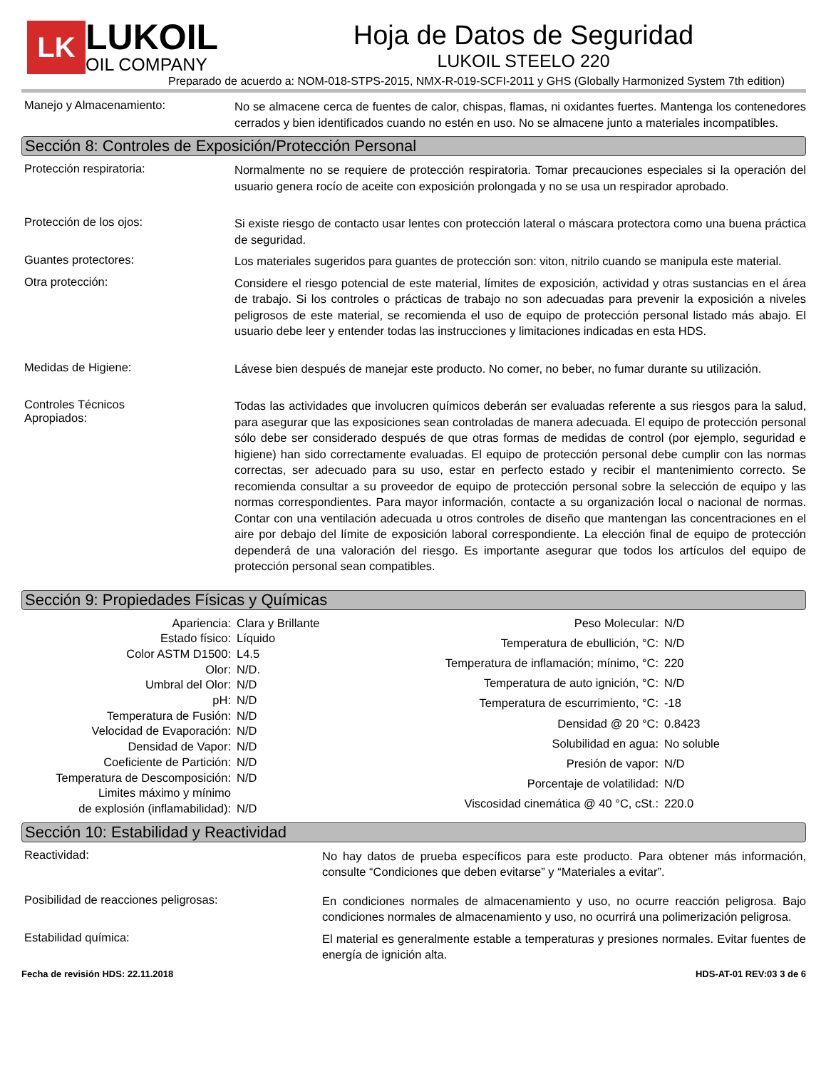LK
LUKOIL
OIL COMPANY
Hoja de Datos de Seguridad
LUKOIL STEELO 220
Preparado de acuerdo a: NOM-018-STPS-2015, NMX-R-019-SCFI-2011 y GHS (Globally Harmonized System 7th edition)
Manejo y Almacenamiento:
No se almacene cerca de fuentes de calor, chispas, flamas, ni oxidantes fuertes. Mantenga los contenedores cerrados y bien identificados cuando no estén en uso. No se almacene junto a materiales incompatibles.
Sección 8: Controles de Exposición/Protección Personal
Protección respiratoria:
Normalmente no se requiere de protección respiratoria. Tomar precauciones especiales si la operación del usuario genera rocío de aceite con exposición prolongada y no se usa un respirador aprobado.
Protección de los ojos:
Si existe riesgo de contacto usar lentes con protección lateral o máscara protectora como una buena práctica de seguridad.
Guantes protectores:
Los materiales sugeridos para guantes de protección son: viton, nitrilo cuando se manipula este material.
Otra protección:
Considere el riesgo potencial de este material, límites de exposición, actividad y otras sustancias en el área de trabajo. Si los controles o prácticas de trabajo no son adecuadas para prevenir la exposición a niveles peligrosos de este material, se recomienda el uso de equipo de protección personal listado más abajo. El usuario debe leer y entender todas las instrucciones y limitaciones indicadas en esta HDS.
Medidas de Higiene:
Lávese bien después de manejar este producto. No comer, no beber, no fumar durante su utilización.
Controles Técnicos
Apropiados:
Todas las actividades que involucren químicos deberán ser evaluadas referente a sus riesgos para la salud, para asegurar que las exposiciones sean controladas de manera adecuada. El equipo de protección personal sólo debe ser considerado después de que otras formas de medidas de control (por ejemplo, seguridad e higiene) han sido correctamente evaluadas. El equipo de protección personal debe cumplir con las normas correctas, ser adecuado para su uso, estar en perfecto estado y recibir el mantenimiento correcto. Se recomienda consultar a su proveedor de equipo de protección personal sobre la selección de equipo y las normas correspondientes. Para mayor información, contacte a su organización local o nacional de normas. Contar con una ventilación adecuada u otros controles de diseño que mantengan las concentraciones en el aire por debajo del límite de exposición laboral correspondiente. La elección final de equipo de protección dependerá de una valoración del riesgo. Es importante asegurar que todos los artículos del equipo de protección personal sean compatibles.
Sección 9: Propiedades Físicas y Químicas
| Apariencia: | Clara y Brillante |
| Estado físico: | Líquido |
| Color ASTM D1500: | L4.5 |
| Olor: | N/D. |
| Umbral del Olor: | N/D |
| pH: | N/D |
| Temperatura de Fusión: | N/D |
| Velocidad de Evaporación: | N/D |
| Densidad de Vapor: | N/D |
| Coeficiente de Partición: | N/D |
| Temperatura de Descomposición: | N/D |
| Limites máximo y mínimo de explosión (inflamabilidad): | N/D |
| Peso Molecular: | N/D |
| Temperatura de ebullición, °C: | N/D |
| Temperatura de inflamación; mínimo, °C: | 220 |
| Temperatura de auto ignición, °C: | N/D |
| Temperatura de escurrimiento, °C: | -18 |
| Densidad @ 20 °C: | 0.8423 |
| Solubilidad en agua: | No soluble |
| Presión de vapor: | N/D |
| Porcentaje de volatilidad: | N/D |
| Viscosidad cinemática @ 40 °C, cSt.: | 220.0 |
Sección 10: Estabilidad y Reactividad
Reactividad:
No hay datos de prueba específicos para este producto. Para obtener más información, consulte “Condiciones que deben evitarse” y “Materiales a evitar”.
Posibilidad de reacciones peligrosas:
En condiciones normales de almacenamiento y uso, no ocurre reacción peligrosa. Bajo condiciones normales de almacenamiento y uso, no ocurrirá una polimerización peligrosa.
Estabilidad química:
El material es generalmente estable a temperaturas y presiones normales. Evitar fuentes de energía de ignición alta.
Fecha de revisión HDS: 22.11.2018 HDS-AT-01 REV:03 3 de 6